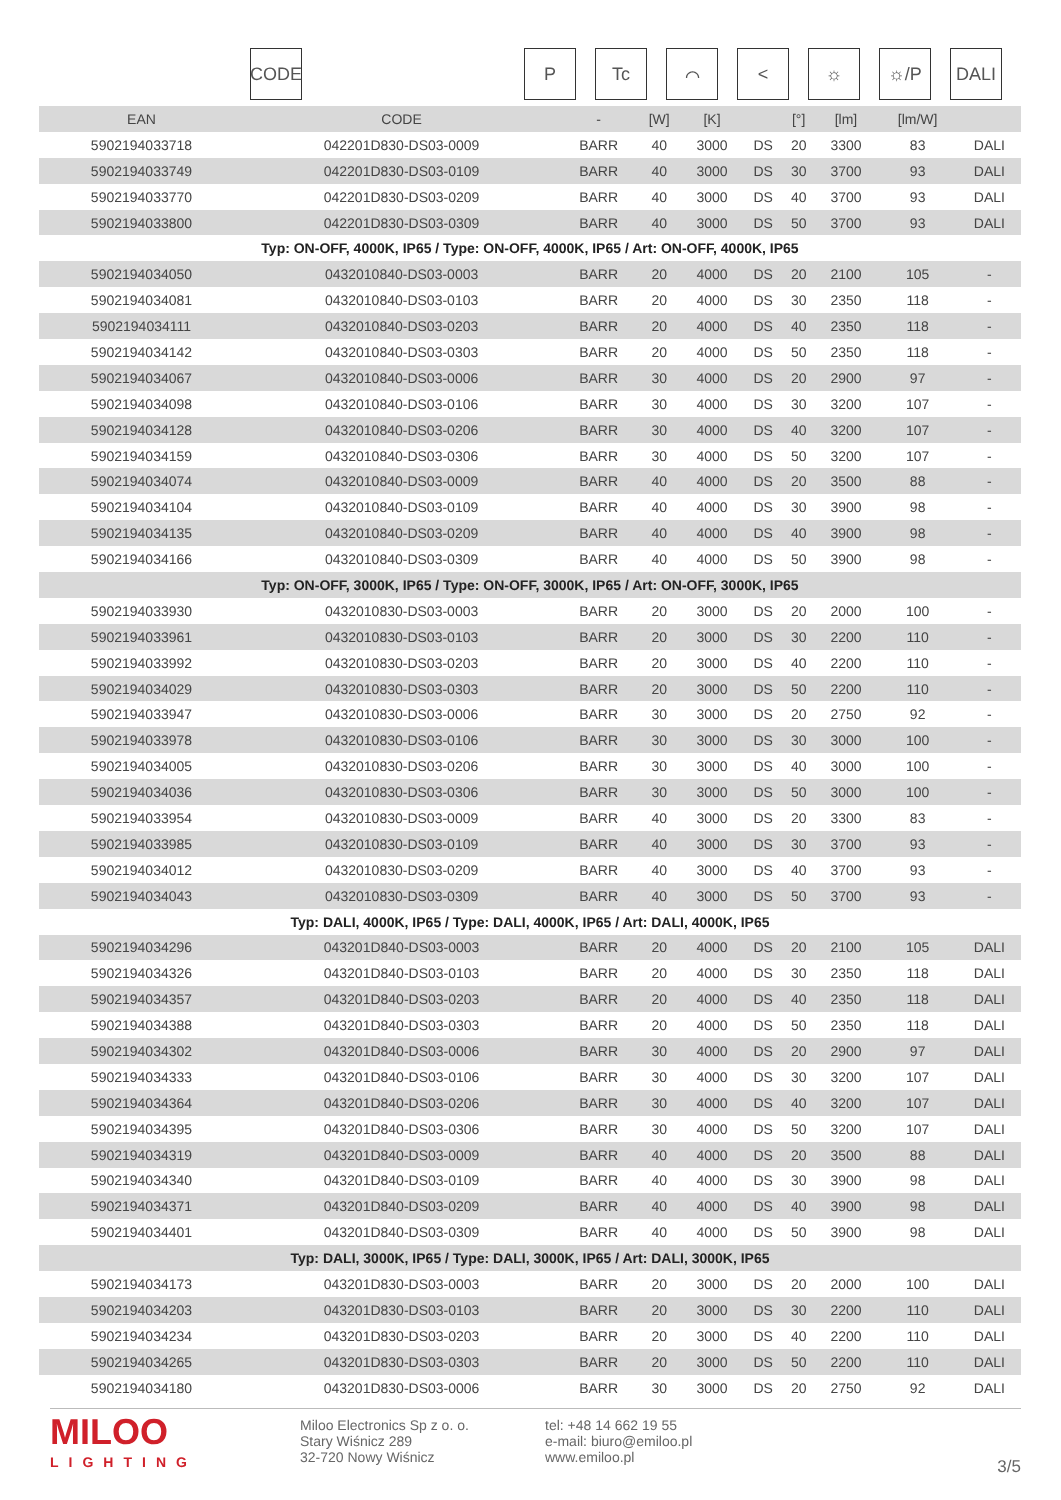CODE P Tc ⌒ < ☼ ☼/P DALI
| EAN | CODE | - | [W] | [K] | | [°] | [lm] | [lm/W] | |
| --- | --- | --- | --- | --- | --- | --- | --- | --- | --- |
| 5902194033718 | 042201D830-DS03-0009 | BARR | 40 | 3000 | DS | 20 | 3300 | 83 | DALI |
| 5902194033749 | 042201D830-DS03-0109 | BARR | 40 | 3000 | DS | 30 | 3700 | 93 | DALI |
| 5902194033770 | 042201D830-DS03-0209 | BARR | 40 | 3000 | DS | 40 | 3700 | 93 | DALI |
| 5902194033800 | 042201D830-DS03-0309 | BARR | 40 | 3000 | DS | 50 | 3700 | 93 | DALI |
| Typ: ON-OFF, 4000K, IP65 / Type: ON-OFF, 4000K, IP65 / Art: ON-OFF, 4000K, IP65 | | | | | | | | | |
| 5902194034050 | 0432010840-DS03-0003 | BARR | 20 | 4000 | DS | 20 | 2100 | 105 | - |
| 5902194034081 | 0432010840-DS03-0103 | BARR | 20 | 4000 | DS | 30 | 2350 | 118 | - |
| 5902194034111 | 0432010840-DS03-0203 | BARR | 20 | 4000 | DS | 40 | 2350 | 118 | - |
| 5902194034142 | 0432010840-DS03-0303 | BARR | 20 | 4000 | DS | 50 | 2350 | 118 | - |
| 5902194034067 | 0432010840-DS03-0006 | BARR | 30 | 4000 | DS | 20 | 2900 | 97 | - |
| 5902194034098 | 0432010840-DS03-0106 | BARR | 30 | 4000 | DS | 30 | 3200 | 107 | - |
| 5902194034128 | 0432010840-DS03-0206 | BARR | 30 | 4000 | DS | 40 | 3200 | 107 | - |
| 5902194034159 | 0432010840-DS03-0306 | BARR | 30 | 4000 | DS | 50 | 3200 | 107 | - |
| 5902194034074 | 0432010840-DS03-0009 | BARR | 40 | 4000 | DS | 20 | 3500 | 88 | - |
| 5902194034104 | 0432010840-DS03-0109 | BARR | 40 | 4000 | DS | 30 | 3900 | 98 | - |
| 5902194034135 | 0432010840-DS03-0209 | BARR | 40 | 4000 | DS | 40 | 3900 | 98 | - |
| 5902194034166 | 0432010840-DS03-0309 | BARR | 40 | 4000 | DS | 50 | 3900 | 98 | - |
| Typ: ON-OFF, 3000K, IP65 / Type: ON-OFF, 3000K, IP65 / Art: ON-OFF, 3000K, IP65 | | | | | | | | | |
| 5902194033930 | 0432010830-DS03-0003 | BARR | 20 | 3000 | DS | 20 | 2000 | 100 | - |
| 5902194033961 | 0432010830-DS03-0103 | BARR | 20 | 3000 | DS | 30 | 2200 | 110 | - |
| 5902194033992 | 0432010830-DS03-0203 | BARR | 20 | 3000 | DS | 40 | 2200 | 110 | - |
| 5902194034029 | 0432010830-DS03-0303 | BARR | 20 | 3000 | DS | 50 | 2200 | 110 | - |
| 5902194033947 | 0432010830-DS03-0006 | BARR | 30 | 3000 | DS | 20 | 2750 | 92 | - |
| 5902194033978 | 0432010830-DS03-0106 | BARR | 30 | 3000 | DS | 30 | 3000 | 100 | - |
| 5902194034005 | 0432010830-DS03-0206 | BARR | 30 | 3000 | DS | 40 | 3000 | 100 | - |
| 5902194034036 | 0432010830-DS03-0306 | BARR | 30 | 3000 | DS | 50 | 3000 | 100 | - |
| 5902194033954 | 0432010830-DS03-0009 | BARR | 40 | 3000 | DS | 20 | 3300 | 83 | - |
| 5902194033985 | 0432010830-DS03-0109 | BARR | 40 | 3000 | DS | 30 | 3700 | 93 | - |
| 5902194034012 | 0432010830-DS03-0209 | BARR | 40 | 3000 | DS | 40 | 3700 | 93 | - |
| 5902194034043 | 0432010830-DS03-0309 | BARR | 40 | 3000 | DS | 50 | 3700 | 93 | - |
| Typ: DALI, 4000K, IP65 / Type: DALI, 4000K, IP65 / Art: DALI, 4000K, IP65 | | | | | | | | | |
| 5902194034296 | 043201D840-DS03-0003 | BARR | 20 | 4000 | DS | 20 | 2100 | 105 | DALI |
| 5902194034326 | 043201D840-DS03-0103 | BARR | 20 | 4000 | DS | 30 | 2350 | 118 | DALI |
| 5902194034357 | 043201D840-DS03-0203 | BARR | 20 | 4000 | DS | 40 | 2350 | 118 | DALI |
| 5902194034388 | 043201D840-DS03-0303 | BARR | 20 | 4000 | DS | 50 | 2350 | 118 | DALI |
| 5902194034302 | 043201D840-DS03-0006 | BARR | 30 | 4000 | DS | 20 | 2900 | 97 | DALI |
| 5902194034333 | 043201D840-DS03-0106 | BARR | 30 | 4000 | DS | 30 | 3200 | 107 | DALI |
| 5902194034364 | 043201D840-DS03-0206 | BARR | 30 | 4000 | DS | 40 | 3200 | 107 | DALI |
| 5902194034395 | 043201D840-DS03-0306 | BARR | 30 | 4000 | DS | 50 | 3200 | 107 | DALI |
| 5902194034319 | 043201D840-DS03-0009 | BARR | 40 | 4000 | DS | 20 | 3500 | 88 | DALI |
| 5902194034340 | 043201D840-DS03-0109 | BARR | 40 | 4000 | DS | 30 | 3900 | 98 | DALI |
| 5902194034371 | 043201D840-DS03-0209 | BARR | 40 | 4000 | DS | 40 | 3900 | 98 | DALI |
| 5902194034401 | 043201D840-DS03-0309 | BARR | 40 | 4000 | DS | 50 | 3900 | 98 | DALI |
| Typ: DALI, 3000K, IP65 / Type: DALI, 3000K, IP65 / Art: DALI, 3000K, IP65 | | | | | | | | | |
| 5902194034173 | 043201D830-DS03-0003 | BARR | 20 | 3000 | DS | 20 | 2000 | 100 | DALI |
| 5902194034203 | 043201D830-DS03-0103 | BARR | 20 | 3000 | DS | 30 | 2200 | 110 | DALI |
| 5902194034234 | 043201D830-DS03-0203 | BARR | 20 | 3000 | DS | 40 | 2200 | 110 | DALI |
| 5902194034265 | 043201D830-DS03-0303 | BARR | 20 | 3000 | DS | 50 | 2200 | 110 | DALI |
| 5902194034180 | 043201D830-DS03-0006 | BARR | 30 | 3000 | DS | 20 | 2750 | 92 | DALI |
MILOO
LIGHTING
Miloo Electronics Sp z o. o.
Stary Wiśnicz 289
32-720 Nowy Wiśnicz
tel: +48 14 662 19 55
e-mail: biuro@emiloo.pl
www.emiloo.pl
3/5